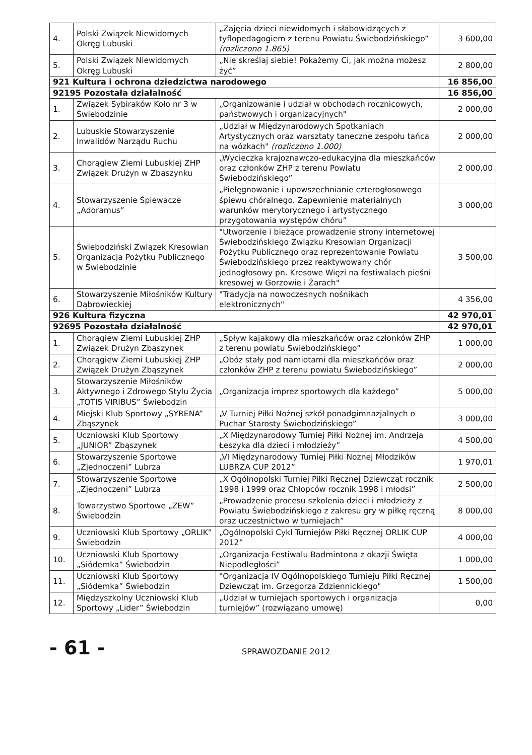| 4. | Polski Związek Niewidomych Okręg Lubuski | „Zajęcia dzieci niewidomych i słabowidzących z tyflopedagogiem z terenu Powiatu Świebodzińskiego” (rozliczono 1.865) | 3 600,00 |
| 5. | Polski Związek Niewidomych Okręg Lubuski | „Nie skreślaj siebie! Pokażemy Ci, jak można możesz żyć” | 2 800,00 |
| 921 Kultura i ochrona dziedzictwa narodowego | | | 16 856,00 |
| 92195 Pozostała działalność | | | 16 856,00 |
| 1. | Związek Sybiraków Koło nr 3 w Świebodzinie | „Organizowanie i udział w obchodach rocznicowych, państwowych i organizacyjnych" | 2 000,00 |
| 2. | Lubuskie Stowarzyszenie Inwalidów Narządu Ruchu | „Udział w Międzynarodowych Spotkaniach Artystycznych oraz warsztaty taneczne zespołu tańca na wózkach" (rozliczono 1.000) | 2 000,00 |
| 3. | Chorągiew Ziemi Lubuskiej ZHP Związek Drużyn w Zbąszynku | „Wycieczka krajoznawczo-edukacyjna dla mieszkańców oraz członków ZHP z terenu Powiatu Świebodzińskiego” | 2 000,00 |
| 4. | Stowarzyszenie Śpiewacze „Adoramus” | „Pielęgnowanie i upowszechnianie czterogłosowego śpiewu chóralnego. Zapewnienie materialnych warunków merytorycznego i artystycznego przygotowania występów chóru” | 3 000,00 |
| 5. | Świebodziński Związek Kresowian Organizacja Pożytku Publicznego w Świebodzinie | "Utworzenie i bieżące prowadzenie strony internetowej Świebodzińskiego Związku Kresowian Organizacji Pożytku Publicznego oraz reprezentowanie Powiatu Świebodzińskiego przez reaktywowany chór jednogłosowy pn. Kresowe Więzi na festiwalach pieśni kresowej w Gorzowie i Żarach" | 3 500,00 |
| 6. | Stowarzyszenie Miłośników Kultury Dąbrowieckiej | "Tradycja na nowoczesnych nośnikach elektronicznych" | 4 356,00 |
| 926 Kultura fizyczna | | | 42 970,01 |
| 92695 Pozostała działalność | | | 42 970,01 |
| 1. | Chorągiew Ziemi Lubuskiej ZHP Związek Drużyn Zbąszynek | „Spływ kajakowy dla mieszkańców oraz członków ZHP z terenu powiatu Świebodzińskiego” | 1 000,00 |
| 2. | Chorągiew Ziemi Lubuskiej ZHP Związek Drużyn Zbąszynek | „Obóz stały pod namiotami dla mieszkańców oraz członków ZHP z terenu powiatu Świebodzińskiego” | 2 000,00 |
| 3. | Stowarzyszenie Miłośników Aktywnego i Zdrowego Stylu Życia „TOTIS VIRIBUS” Świebodzin | „Organizacja imprez sportowych dla każdego” | 5 000,00 |
| 4. | Miejski Klub Sportowy „SYRENA” Zbąszynek | „V Turniej Piłki Nożnej szkół ponadgimnazjalnych o Puchar Starosty Świebodzińskiego” | 3 000,00 |
| 5. | Uczniowski Klub Sportowy „JUNIOR” Zbąszynek | „X Międzynarodowy Turniej Piłki Nożnej im. Andrzeja Łeszyka dla dzieci i młodzieży” | 4 500,00 |
| 6. | Stowarzyszenie Sportowe „Zjednoczeni” Lubrza | „VI Międzynarodowy Turniej Piłki Nożnej Młodzików LUBRZA CUP 2012” | 1 970,01 |
| 7. | Stowarzyszenie Sportowe „Zjednoczeni” Lubrza | „X Ogólnopolski Turniej Piłki Ręcznej Dziewcząt rocznik 1998 i 1999 oraz Chłopców rocznik 1998 i młodsi” | 2 500,00 |
| 8. | Towarzystwo Sportowe „ZEW” Świebodzin | „Prowadzenie procesu szkolenia dzieci i młodzieży z Powiatu Świebodzińskiego z zakresu gry w piłkę ręczną oraz uczestnictwo w turniejach” | 8 000,00 |
| 9. | Uczniowski Klub Sportowy „ORLIK” Świebodzin | „Ogólnopolski Cykl Turniejów Piłki Ręcznej ORLIK CUP 2012” | 4 000,00 |
| 10. | Uczniowski Klub Sportowy „Siódemka” Świebodzin | „Organizacja Festiwalu Badmintona z okazji Święta Niepodległości” | 1 000,00 |
| 11. | Uczniowski Klub Sportowy „Siódemka” Świebodzin | "Organizacja IV Ogólnopolskiego Turnieju Piłki Ręcznej Dziewcząt im. Grzegorza Zdziennickiego" | 1 500,00 |
| 12. | Międzyszkolny Uczniowski Klub Sportowy „Lider” Świebodzin | „Udział w turniejach sportowych i organizacja turniejów” (rozwiązano umowę) | 0,00 |
- 61 - SPRAWOZDANIE 2012